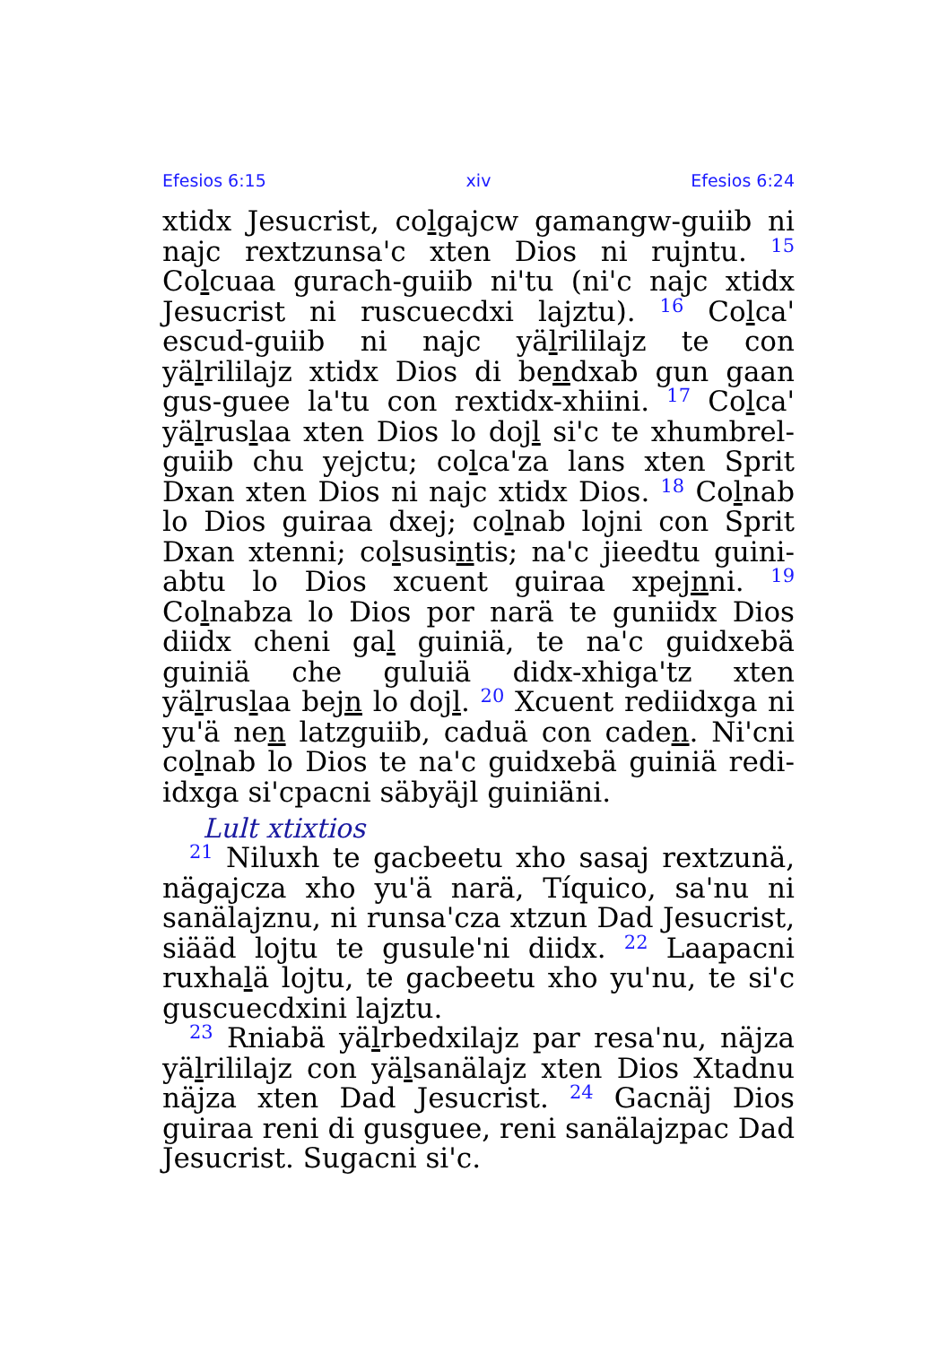Efesios 6:15 xiv Efesios 6:24
xtidx Jesucrist, colgajcw gamangw-guiib ni najc rextzunsa'c xten Dios ni rujntu. <sup>15</sup> Colcuaa gurach-guiib ni'tu (ni'c najc xtidx Jesucrist ni ruscuecdxi lajztu). <sup>16</sup> Colca' escud-guiib ni najc yälrililajz te con yälrililajz xtidx Dios di bendxab gun gaan gus-guee la'tu con rextidx-xhiini. <sup>17</sup> Colca' yälruslaa xten Dios lo dojl si'c te xhumbrel-guiib chu yejctu; colca'za lans xten Sprit Dxan xten Dios ni najc xtidx Dios. <sup>18</sup> Colnab lo Dios guiraa dxej; colnab lojni con Sprit Dxan xtenni; colsusintis; na'c jieedtu guini-abtu lo Dios xcuent guiraa xpejnni. <sup>19</sup> Colnabza lo Dios por narä te guniidx Dios diidx cheni gal guiniä, te na'c guidxebä guiniä che guluiä didx-xhiga'tz xten yälruslaa bejn lo dojl. <sup>20</sup> Xcuent rediidxga ni yu'ä nen latzguiib, caduä con caden. Ni'cni colnab lo Dios te na'c guidxebä guiniä redi-idxga si'cpacni säbyäjl guiniäni.
Lult xtixtios
<sup>21</sup> Niluxh te gacbeetu xho sasaj rextzunä, nägajcza xho yu'ä narä, Tíquico, sa'nu ni sanälajznu, ni runsa'cza xtzun Dad Jesucrist, siääd lojtu te gusule'ni diidx. <sup>22</sup> Laapacni ruxhalä lojtu, te gacbeetu xho yu'nu, te si'c guscuecdxini lajztu.
<sup>23</sup> Rniabä yälrbedxilajz par resa'nu, näjza yälrililajz con yälsanälajz xten Dios Xtadnu näjza xten Dad Jesucrist. <sup>24</sup> Gacnäj Dios guiraa reni di gusguee, reni sanälajzpac Dad Jesucrist. Sugacni si'c.